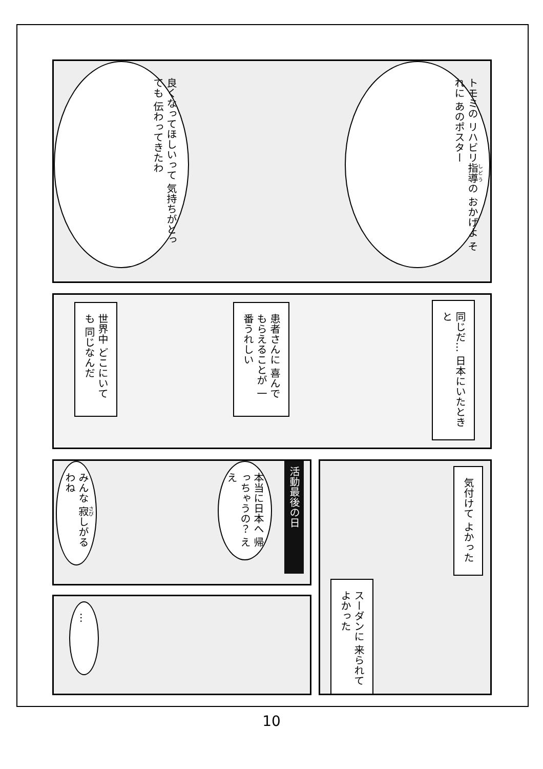良くなってほしいって 気持ちがとっても 伝わってきたわ
トモミの リハビリ指導の おかげよ それに あのポスター
同じだ… 日本にいたときと
患者さんに 喜んで もらえることが 一番うれしい
世界中 どこにいても 同じなんだ
みんな 寂しがるわね
活動最後の日
本当に日本へ 帰っちゃうの？ ええ
…
気付けて よかった
スーダンに 来られて よかった
10